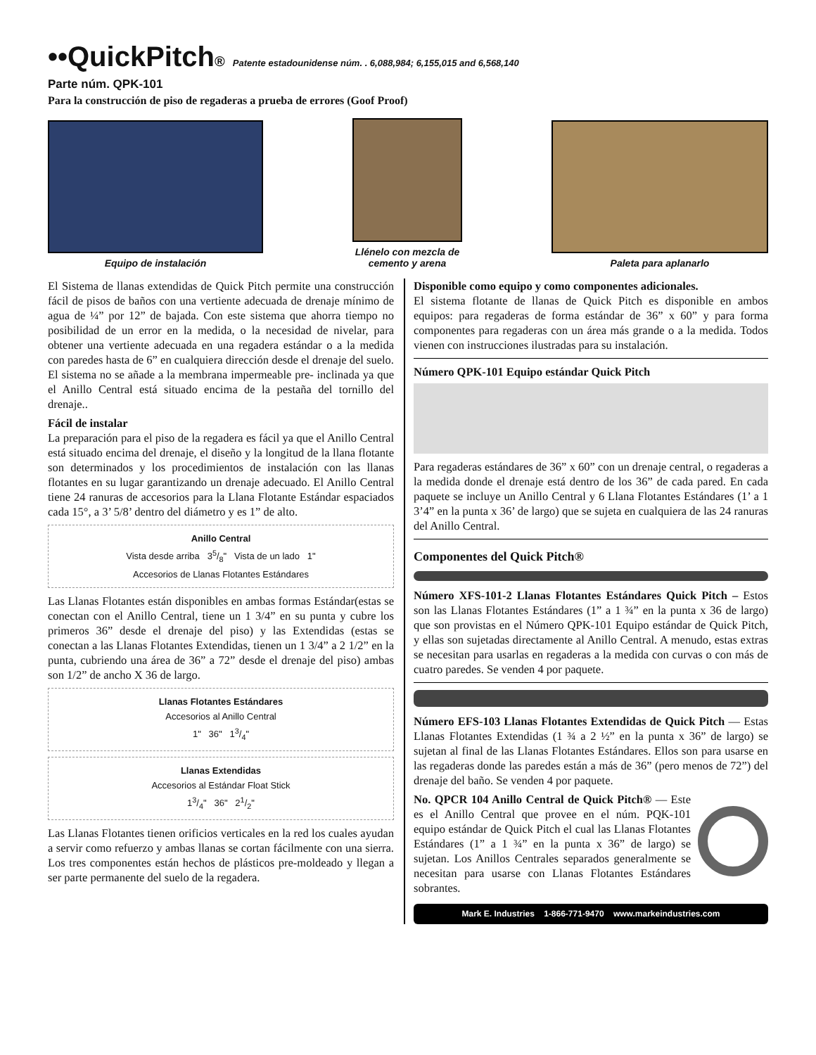••QuickPitch® Patente estadounidense núm. . 6,088,984; 6,155,015 and 6,568,140
Parte núm. QPK-101
Para la construcción de piso de regaderas a prueba de errores (Goof Proof)
Equipo de instalación
Llénelo con mezcla de
cemento y arena
Paleta para aplanarlo
El Sistema de llanas extendidas de Quick Pitch permite una construcción fácil de pisos de baños con una vertiente adecuada de drenaje mínimo de agua de ¼” por 12” de bajada. Con este sistema que ahorra tiempo no posibilidad de un error en la medida, o la necesidad de nivelar, para obtener una vertiente adecuada en una regadera estándar o a la medida con paredes hasta de 6” en cualquiera dirección desde el drenaje del suelo. El sistema no se añade a la membrana impermeable pre- inclinada ya que el Anillo Central está situado encima de la pestaña del tornillo del drenaje..
Fácil de instalar
La preparación para el piso de la regadera es fácil ya que el Anillo Central está situado encima del drenaje, el diseño y la longitud de la llana flotante son determinados y los procedimientos de instalación con las llanas flotantes en su lugar garantizando un drenaje adecuado. El Anillo Central tiene 24 ranuras de accesorios para la Llana Flotante Estándar espaciados cada 15°, a 3’ 5/8’ dentro del diámetro y es 1” de alto.
Anillo Central
Vista desde arriba 35/8" Vista de un lado 1"
Accesorios de Llanas Flotantes Estándares
Las Llanas Flotantes están disponibles en ambas formas Estándar(estas se conectan con el Anillo Central, tiene un 1 3/4” en su punta y cubre los primeros 36” desde el drenaje del piso) y las Extendidas (estas se conectan a las Llanas Flotantes Extendidas, tienen un 1 3/4” a 2 1/2” en la punta, cubriendo una área de 36” a 72” desde el drenaje del piso) ambas son 1/2” de ancho X 36 de largo.
Llanas Flotantes Estándares
Accesorios al Anillo Central
1" 36" 13/4"
Llanas Extendidas
Accesorios al Estándar Float Stick
13/4" 36" 21/2"
Las Llanas Flotantes tienen orificios verticales en la red los cuales ayudan a servir como refuerzo y ambas llanas se cortan fácilmente con una sierra. Los tres componentes están hechos de plásticos pre-moldeado y llegan a ser parte permanente del suelo de la regadera.
Disponible como equipo y como componentes adicionales.
El sistema flotante de llanas de Quick Pitch es disponible en ambos equipos: para regaderas de forma estándar de 36” x 60” y para forma componentes para regaderas con un área más grande o a la medida. Todos vienen con instrucciones ilustradas para su instalación.
Número QPK-101 Equipo estándar Quick Pitch
Para regaderas estándares de 36” x 60” con un drenaje central, o regaderas a la medida donde el drenaje está dentro de los 36” de cada pared. En cada paquete se incluye un Anillo Central y 6 Llana Flotantes Estándares (1’ a 1 3’4” en la punta x 36’ de largo) que se sujeta en cualquiera de las 24 ranuras del Anillo Central.
Componentes del Quick Pitch®
Número XFS-101-2 Llanas Flotantes Estándares Quick Pitch – Estos son las Llanas Flotantes Estándares (1” a 1 ¾” en la punta x 36 de largo) que son provistas en el Número QPK-101 Equipo estándar de Quick Pitch, y ellas son sujetadas directamente al Anillo Central. A menudo, estas extras se necesitan para usarlas en regaderas a la medida con curvas o con más de cuatro paredes. Se venden 4 por paquete.
Número EFS-103 Llanas Flotantes Extendidas de Quick Pitch — Estas Llanas Flotantes Extendidas (1 ¾ a 2 ½” en la punta x 36” de largo) se sujetan al final de las Llanas Flotantes Estándares. Ellos son para usarse en las regaderas donde las paredes están a más de 36” (pero menos de 72”) del drenaje del baño. Se venden 4 por paquete.
No. QPCR 104 Anillo Central de Quick Pitch® — Este es el Anillo Central que provee en el núm. PQK-101 equipo estándar de Quick Pitch el cual las Llanas Flotantes Estándares (1” a 1 ¾” en la punta x 36” de largo) se sujetan. Los Anillos Centrales separados generalmente se necesitan para usarse con Llanas Flotantes Estándares sobrantes.
Mark E. Industries 1-866-771-9470 www.markeindustries.com